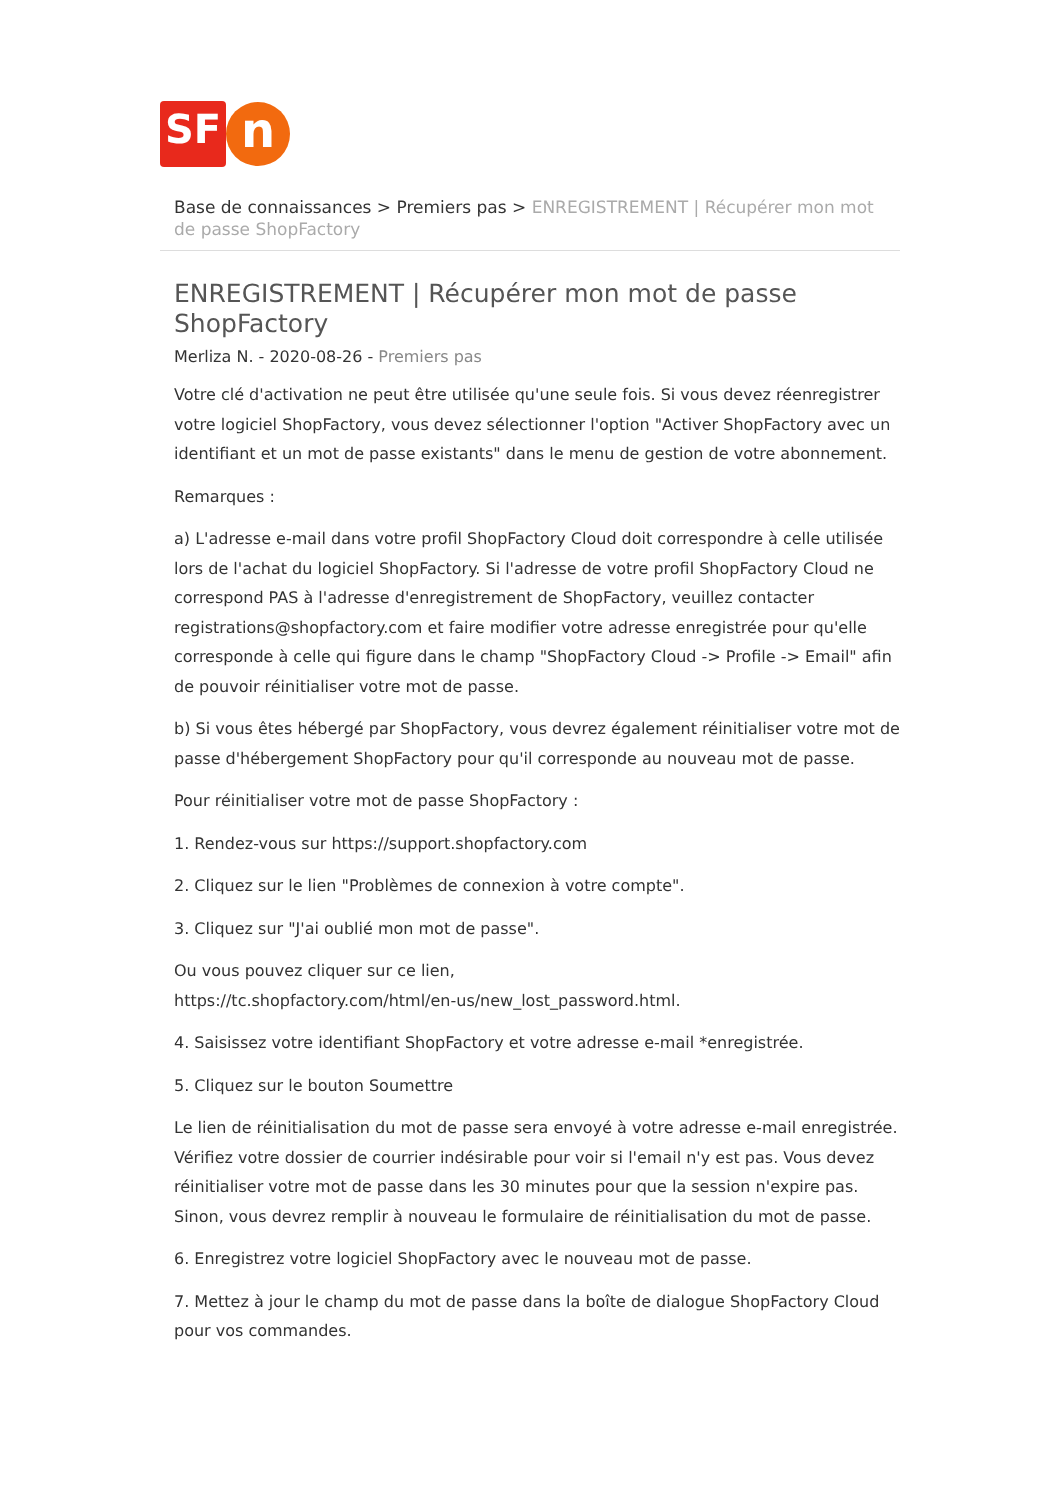SF
n
Base de connaissances > Premiers pas > ENREGISTREMENT | Récupérer mon mot de passe ShopFactory
ENREGISTREMENT | Récupérer mon mot de passe ShopFactory
Merliza N. - 2020-08-26 - Premiers pas
Votre clé d'activation ne peut être utilisée qu'une seule fois. Si vous devez réenregistrer votre logiciel ShopFactory, vous devez sélectionner l'option "Activer ShopFactory avec un identifiant et un mot de passe existants" dans le menu de gestion de votre abonnement.
Remarques :
a) L'adresse e-mail dans votre profil ShopFactory Cloud doit correspondre à celle utilisée lors de l'achat du logiciel ShopFactory. Si l'adresse de votre profil ShopFactory Cloud ne correspond PAS à l'adresse d'enregistrement de ShopFactory, veuillez contacter registrations@shopfactory.com et faire modifier votre adresse enregistrée pour qu'elle corresponde à celle qui figure dans le champ "ShopFactory Cloud -> Profile -> Email" afin de pouvoir réinitialiser votre mot de passe.
b) Si vous êtes hébergé par ShopFactory, vous devrez également réinitialiser votre mot de passe d'hébergement ShopFactory pour qu'il corresponde au nouveau mot de passe.
Pour réinitialiser votre mot de passe ShopFactory :
1. Rendez-vous sur https://support.shopfactory.com
2. Cliquez sur le lien "Problèmes de connexion à votre compte".
3. Cliquez sur "J'ai oublié mon mot de passe".
Ou vous pouvez cliquer sur ce lien,
https://tc.shopfactory.com/html/en-us/new_lost_password.html.
4. Saisissez votre identifiant ShopFactory et votre adresse e-mail *enregistrée.
5. Cliquez sur le bouton Soumettre
Le lien de réinitialisation du mot de passe sera envoyé à votre adresse e-mail enregistrée. Vérifiez votre dossier de courrier indésirable pour voir si l'email n'y est pas. Vous devez réinitialiser votre mot de passe dans les 30 minutes pour que la session n'expire pas. Sinon, vous devrez remplir à nouveau le formulaire de réinitialisation du mot de passe.
6. Enregistrez votre logiciel ShopFactory avec le nouveau mot de passe.
7. Mettez à jour le champ du mot de passe dans la boîte de dialogue ShopFactory Cloud pour vos commandes.